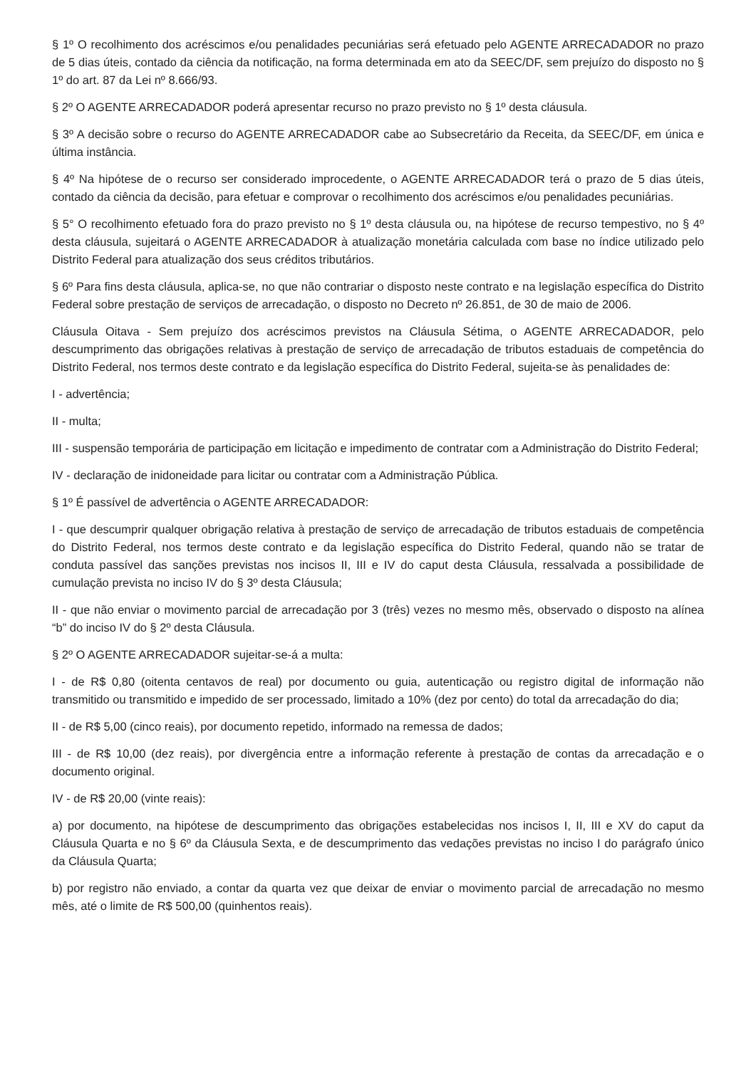§ 1º O recolhimento dos acréscimos e/ou penalidades pecuniárias será efetuado pelo AGENTE ARRECADADOR no prazo de 5 dias úteis, contado da ciência da notificação, na forma determinada em ato da SEEC/DF, sem prejuízo do disposto no § 1º do art. 87 da Lei nº 8.666/93.
§ 2º O AGENTE ARRECADADOR poderá apresentar recurso no prazo previsto no § 1º desta cláusula.
§ 3º A decisão sobre o recurso do AGENTE ARRECADADOR cabe ao Subsecretário da Receita, da SEEC/DF, em única e última instância.
§ 4º Na hipótese de o recurso ser considerado improcedente, o AGENTE ARRECADADOR terá o prazo de 5 dias úteis, contado da ciência da decisão, para efetuar e comprovar o recolhimento dos acréscimos e/ou penalidades pecuniárias.
§ 5° O recolhimento efetuado fora do prazo previsto no § 1º desta cláusula ou, na hipótese de recurso tempestivo, no § 4º desta cláusula, sujeitará o AGENTE ARRECADADOR à atualização monetária calculada com base no índice utilizado pelo Distrito Federal para atualização dos seus créditos tributários.
§ 6º Para fins desta cláusula, aplica-se, no que não contrariar o disposto neste contrato e na legislação específica do Distrito Federal sobre prestação de serviços de arrecadação, o disposto no Decreto nº 26.851, de 30 de maio de 2006.
Cláusula Oitava - Sem prejuízo dos acréscimos previstos na Cláusula Sétima, o AGENTE ARRECADADOR, pelo descumprimento das obrigações relativas à prestação de serviço de arrecadação de tributos estaduais de competência do Distrito Federal, nos termos deste contrato e da legislação específica do Distrito Federal, sujeita-se às penalidades de:
I - advertência;
II - multa;
III - suspensão temporária de participação em licitação e impedimento de contratar com a Administração do Distrito Federal;
IV - declaração de inidoneidade para licitar ou contratar com a Administração Pública.
§ 1º É passível de advertência o AGENTE ARRECADADOR:
I - que descumprir qualquer obrigação relativa à prestação de serviço de arrecadação de tributos estaduais de competência do Distrito Federal, nos termos deste contrato e da legislação específica do Distrito Federal, quando não se tratar de conduta passível das sanções previstas nos incisos II, III e IV do caput desta Cláusula, ressalvada a possibilidade de cumulação prevista no inciso IV do § 3º desta Cláusula;
II - que não enviar o movimento parcial de arrecadação por 3 (três) vezes no mesmo mês, observado o disposto na alínea “b” do inciso IV do § 2º desta Cláusula.
§ 2º O AGENTE ARRECADADOR sujeitar-se-á a multa:
I - de R$ 0,80 (oitenta centavos de real) por documento ou guia, autenticação ou registro digital de informação não transmitido ou transmitido e impedido de ser processado, limitado a 10% (dez por cento) do total da arrecadação do dia;
II - de R$ 5,00 (cinco reais), por documento repetido, informado na remessa de dados;
III - de R$ 10,00 (dez reais), por divergência entre a informação referente à prestação de contas da arrecadação e o documento original.
IV - de R$ 20,00 (vinte reais):
a) por documento, na hipótese de descumprimento das obrigações estabelecidas nos incisos I, II, III e XV do caput da Cláusula Quarta e no § 6º da Cláusula Sexta, e de descumprimento das vedações previstas no inciso I do parágrafo único da Cláusula Quarta;
b) por registro não enviado, a contar da quarta vez que deixar de enviar o movimento parcial de arrecadação no mesmo mês, até o limite de R$ 500,00 (quinhentos reais).